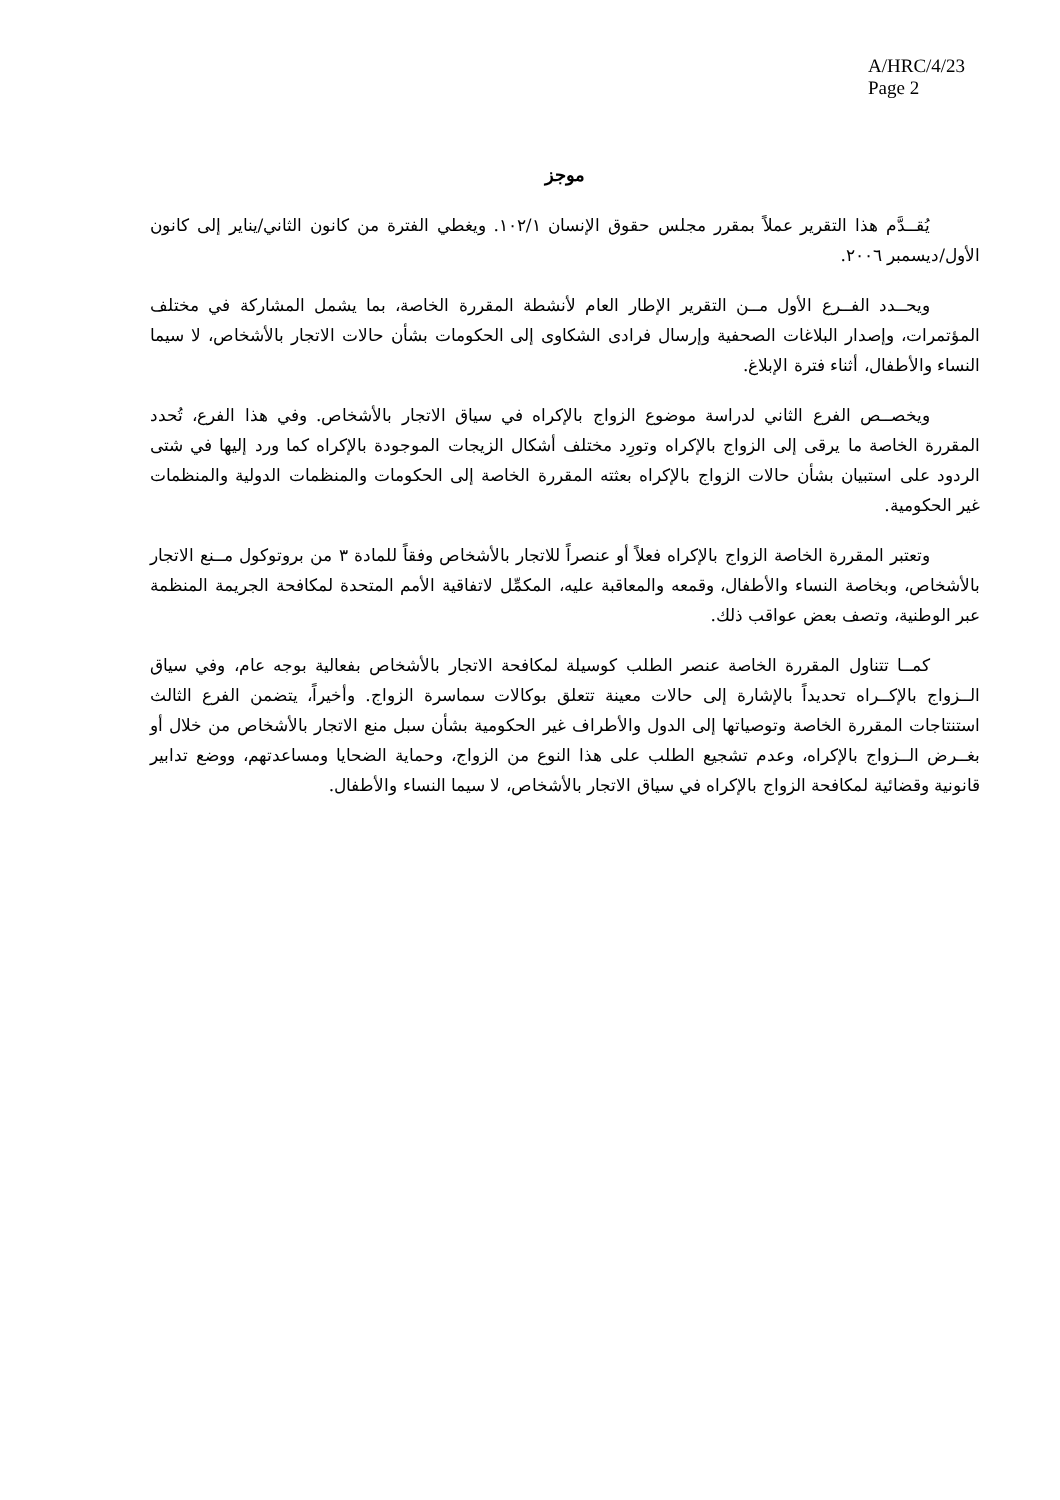A/HRC/4/23
Page 2
موجز
يُقــدَّم هذا التقرير عملاً بمقرر مجلس حقوق الإنسان ١٠٢/١. ويغطي الفترة من كانون الثاني/يناير إلى كانون الأول/ديسمبر ٢٠٠٦.
ويحــدد الفــرع الأول مــن التقرير الإطار العام لأنشطة المقررة الخاصة، بما يشمل المشاركة في مختلف المؤتمرات، وإصدار البلاغات الصحفية وإرسال فرادى الشكاوى إلى الحكومات بشأن حالات الاتجار بالأشخاص، لا سيما النساء والأطفال، أثناء فترة الإبلاغ.
ويخصــص الفرع الثاني لدراسة موضوع الزواج بالإكراه في سياق الاتجار بالأشخاص. وفي هذا الفرع، تُحدد المقررة الخاصة ما يرقى إلى الزواج بالإكراه وتورِد مختلف أشكال الزيجات الموجودة بالإكراه كما ورد إليها في شتى الردود على استبيان بشأن حالات الزواج بالإكراه بعثته المقررة الخاصة إلى الحكومات والمنظمات الدولية والمنظمات غير الحكومية.
وتعتبر المقررة الخاصة الزواج بالإكراه فعلاً أو عنصراً للاتجار بالأشخاص وفقاً للمادة ٣ من بروتوكول مــنع الاتجار بالأشخاص، وبخاصة النساء والأطفال، وقمعه والمعاقبة عليه، المكمِّل لاتفاقية الأمم المتحدة لمكافحة الجريمة المنظمة عبر الوطنية، وتصف بعض عواقب ذلك.
كمــا تتناول المقررة الخاصة عنصر الطلب كوسيلة لمكافحة الاتجار بالأشخاص بفعالية بوجه عام، وفي سياق الــزواج بالإكــراه تحديداً بالإشارة إلى حالات معينة تتعلق بوكالات سماسرة الزواج. وأخيراً، يتضمن الفرع الثالث استنتاجات المقررة الخاصة وتوصياتها إلى الدول والأطراف غير الحكومية بشأن سبل منع الاتجار بالأشخاص من خلال أو بغــرض الــزواج بالإكراه، وعدم تشجيع الطلب على هذا النوع من الزواج، وحماية الضحايا ومساعدتهم، ووضع تدابير قانونية وقضائية لمكافحة الزواج بالإكراه في سياق الاتجار بالأشخاص، لا سيما النساء والأطفال.